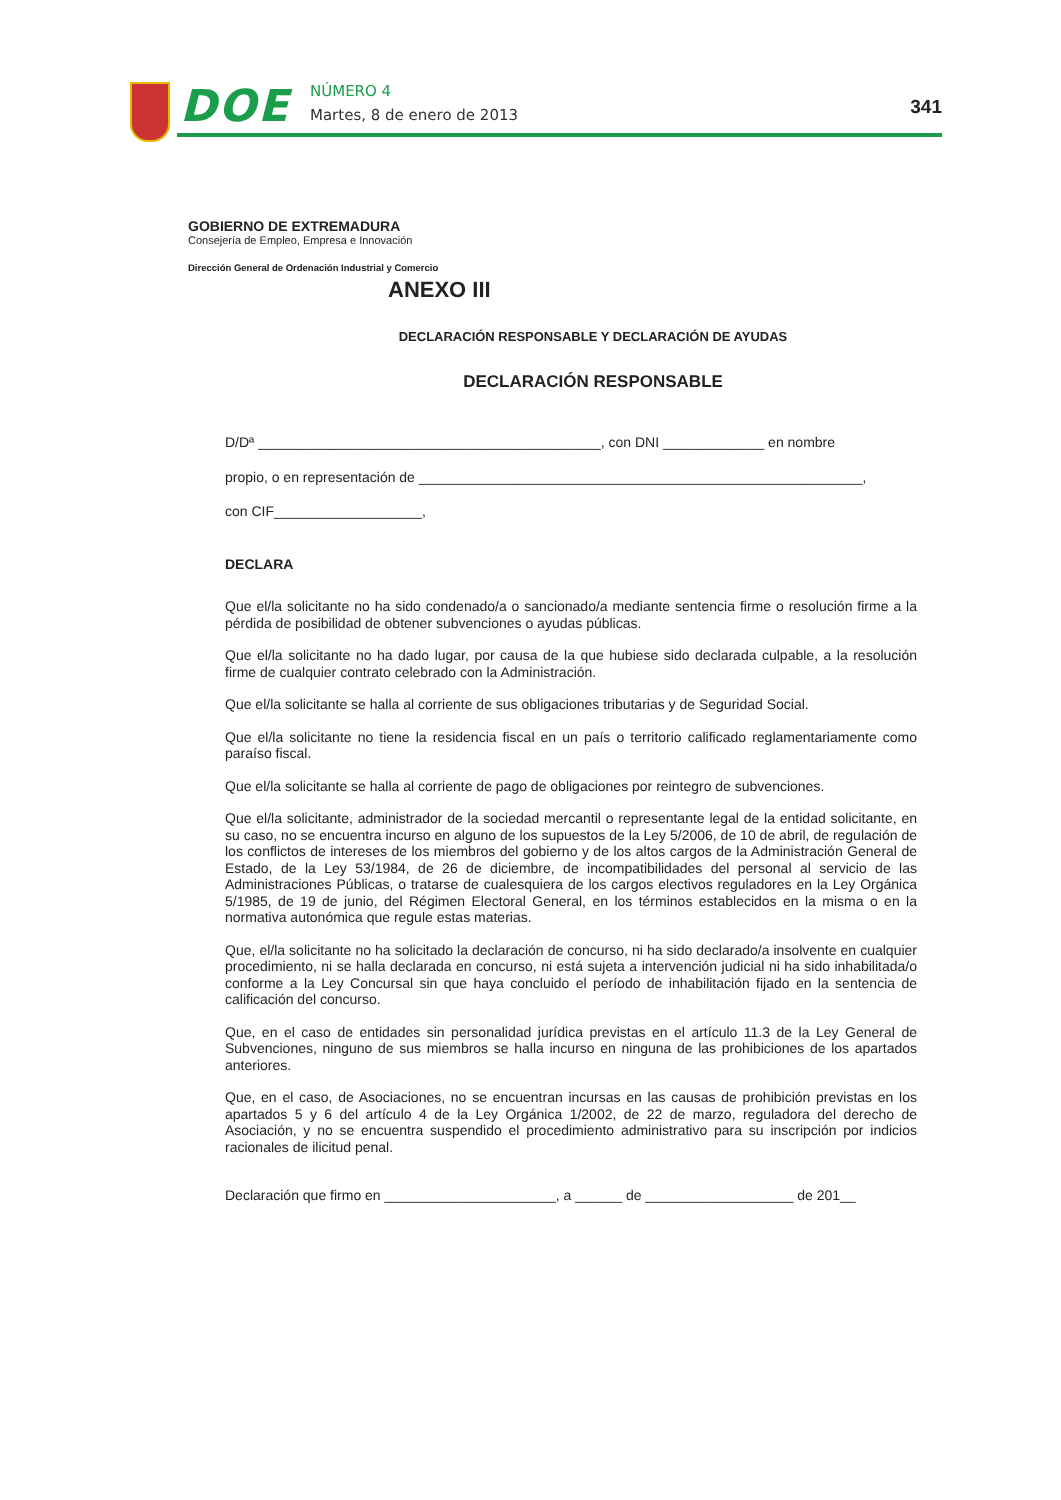DOE
NÚMERO 4
Martes, 8 de enero de 2013
341
GOBIERNO DE EXTREMADURA
Consejería de Empleo, Empresa e Innovación
Dirección General de Ordenación Industrial y Comercio
ANEXO III
DECLARACIÓN RESPONSABLE Y DECLARACIÓN DE AYUDAS
DECLARACIÓN RESPONSABLE
D/Dª ____________________________________________, con DNI _____________ en nombre
propio, o en representación de _________________________________________________________,
con CIF___________________,
DECLARA
Que el/la solicitante no ha sido condenado/a o sancionado/a mediante sentencia firme o resolución firme a la pérdida de posibilidad de obtener subvenciones o ayudas públicas.
Que el/la solicitante no ha dado lugar, por causa de la que hubiese sido declarada culpable, a la resolución firme de cualquier contrato celebrado con la Administración.
Que el/la solicitante se halla al corriente de sus obligaciones tributarias y de Seguridad Social.
Que el/la solicitante no tiene la residencia fiscal en un país o territorio calificado reglamentariamente como paraíso fiscal.
Que el/la solicitante se halla al corriente de pago de obligaciones por reintegro de subvenciones.
Que el/la solicitante, administrador de la sociedad mercantil o representante legal de la entidad solicitante, en su caso, no se encuentra incurso en alguno de los supuestos de la Ley 5/2006, de 10 de abril, de regulación de los conflictos de intereses de los miembros del gobierno y de los altos cargos de la Administración General de Estado, de la Ley 53/1984, de 26 de diciembre, de incompatibilidades del personal al servicio de las Administraciones Públicas, o tratarse de cualesquiera de los cargos electivos reguladores en la Ley Orgánica 5/1985, de 19 de junio, del Régimen Electoral General, en los términos establecidos en la misma o en la normativa autonómica que regule estas materias.
Que, el/la solicitante no ha solicitado la declaración de concurso, ni ha sido declarado/a insolvente en cualquier procedimiento, ni se halla declarada en concurso, ni está sujeta a intervención judicial ni ha sido inhabilitada/o conforme a la Ley Concursal sin que haya concluido el período de inhabilitación fijado en la sentencia de calificación del concurso.
Que, en el caso de entidades sin personalidad jurídica previstas en el artículo 11.3 de la Ley General de Subvenciones, ninguno de sus miembros se halla incurso en ninguna de las prohibiciones de los apartados anteriores.
Que, en el caso, de Asociaciones, no se encuentran incursas en las causas de prohibición previstas en los apartados 5 y 6 del artículo 4 de la Ley Orgánica 1/2002, de 22 de marzo, reguladora del derecho de Asociación, y no se encuentra suspendido el procedimiento administrativo para su inscripción por indicios racionales de ilicitud penal.
Declaración que firmo en ______________________, a ______ de ___________________ de 201__